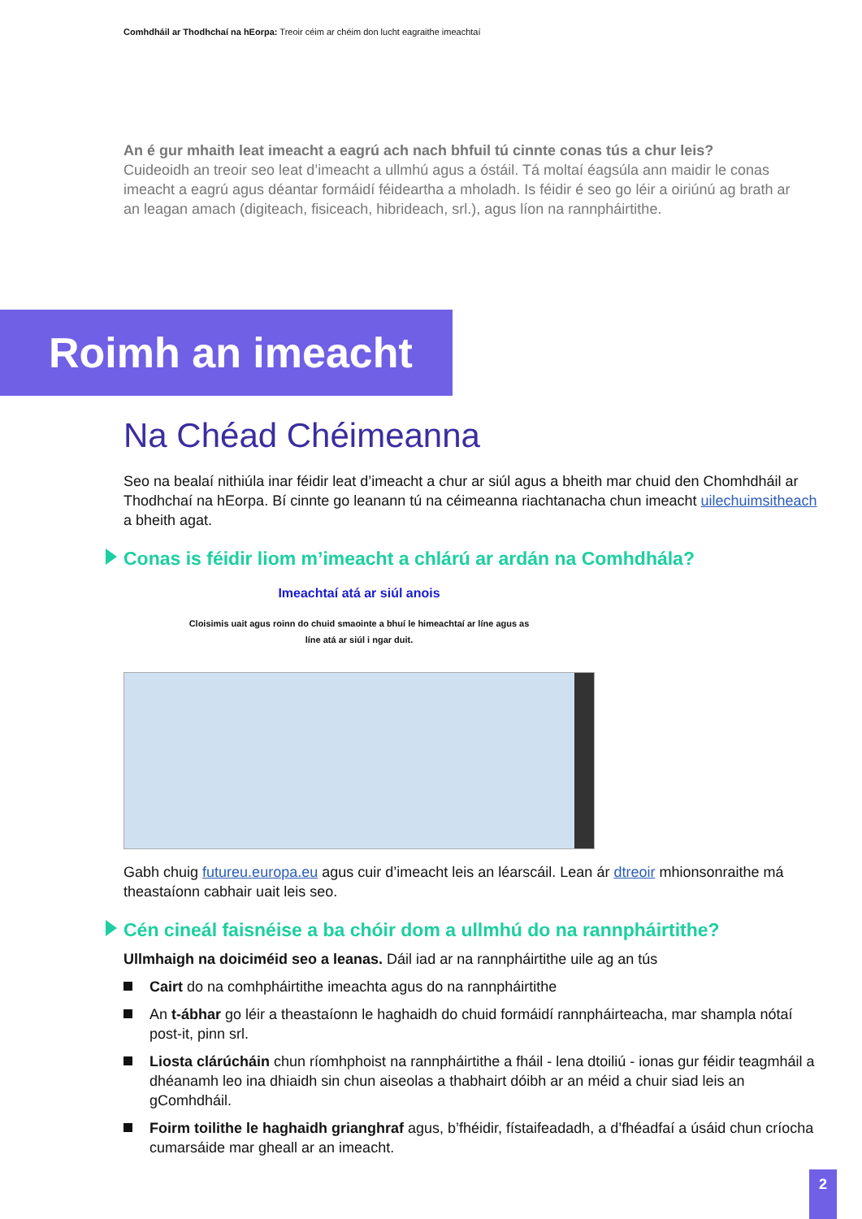Comhdháil ar Thodhchaí na hEorpa: Treoir céim ar chéim don lucht eagraithe imeachtaí
An é gur mhaith leat imeacht a eagrú ach nach bhfuil tú cinnte conas tús a chur leis?
Cuideoidh an treoir seo leat d’imeacht a ullmhú agus a óstáil. Tá moltaí éagsúla ann maidir le conas imeacht a eagrú agus déantar formáidí féideartha a mholadh. Is féidir é seo go léir a oiriúnú ag brath ar an leagan amach (digiteach, fisiceach, hibrideach, srl.), agus líon na rannpháirtithe.
Roimh an imeacht
Na Chéad Chéimeanna
Seo na bealaí nithiúla inar féidir leat d’imeacht a chur ar siúl agus a bheith mar chuid den Chomhdháil ar Thodhchaí na hEorpa. Bí cinnte go leanann tú na céimeanna riachtanacha chun imeacht uilechuimsitheach a bheith agat.
Conas is féidir liom m’imeacht a chlárú ar ardán na Comhdhála?
Imeachtaí atá ar siúl anois
Cloisimis uait agus roinn do chuid smaointe a bhuí le himeachtaí ar líne agus as
líne atá ar siúl i ngar duit.
Gabh chuig futureu.europa.eu agus cuir d’imeacht leis an léarscáil. Lean ár dtreoir mhionsonraithe má theastaíonn cabhair uait leis seo.
Cén cineál faisnéise a ba chóir dom a ullmhú do na rannpháirtithe?
Ullmhaigh na doiciméid seo a leanas. Dáil iad ar na rannpháirtithe uile ag an tús
Cairt do na comhpháirtithe imeachta agus do na rannpháirtithe
An t-ábhar go léir a theastaíonn le haghaidh do chuid formáidí rannpháirteacha, mar shampla nótaí post-it, pinn srl.
Liosta clárúcháin chun ríomhphoist na rannpháirtithe a fháil - lena dtoiliú - ionas gur féidir teagmháil a dhéanamh leo ina dhiaidh sin chun aiseolas a thabhairt dóibh ar an méid a chuir siad leis an gComhdháil.
Foirm toilithe le haghaidh grianghraf agus, b’fhéidir, fístaifeadadh, a d’fhéadfaí a úsáid chun críocha cumarsáide mar gheall ar an imeacht.
2